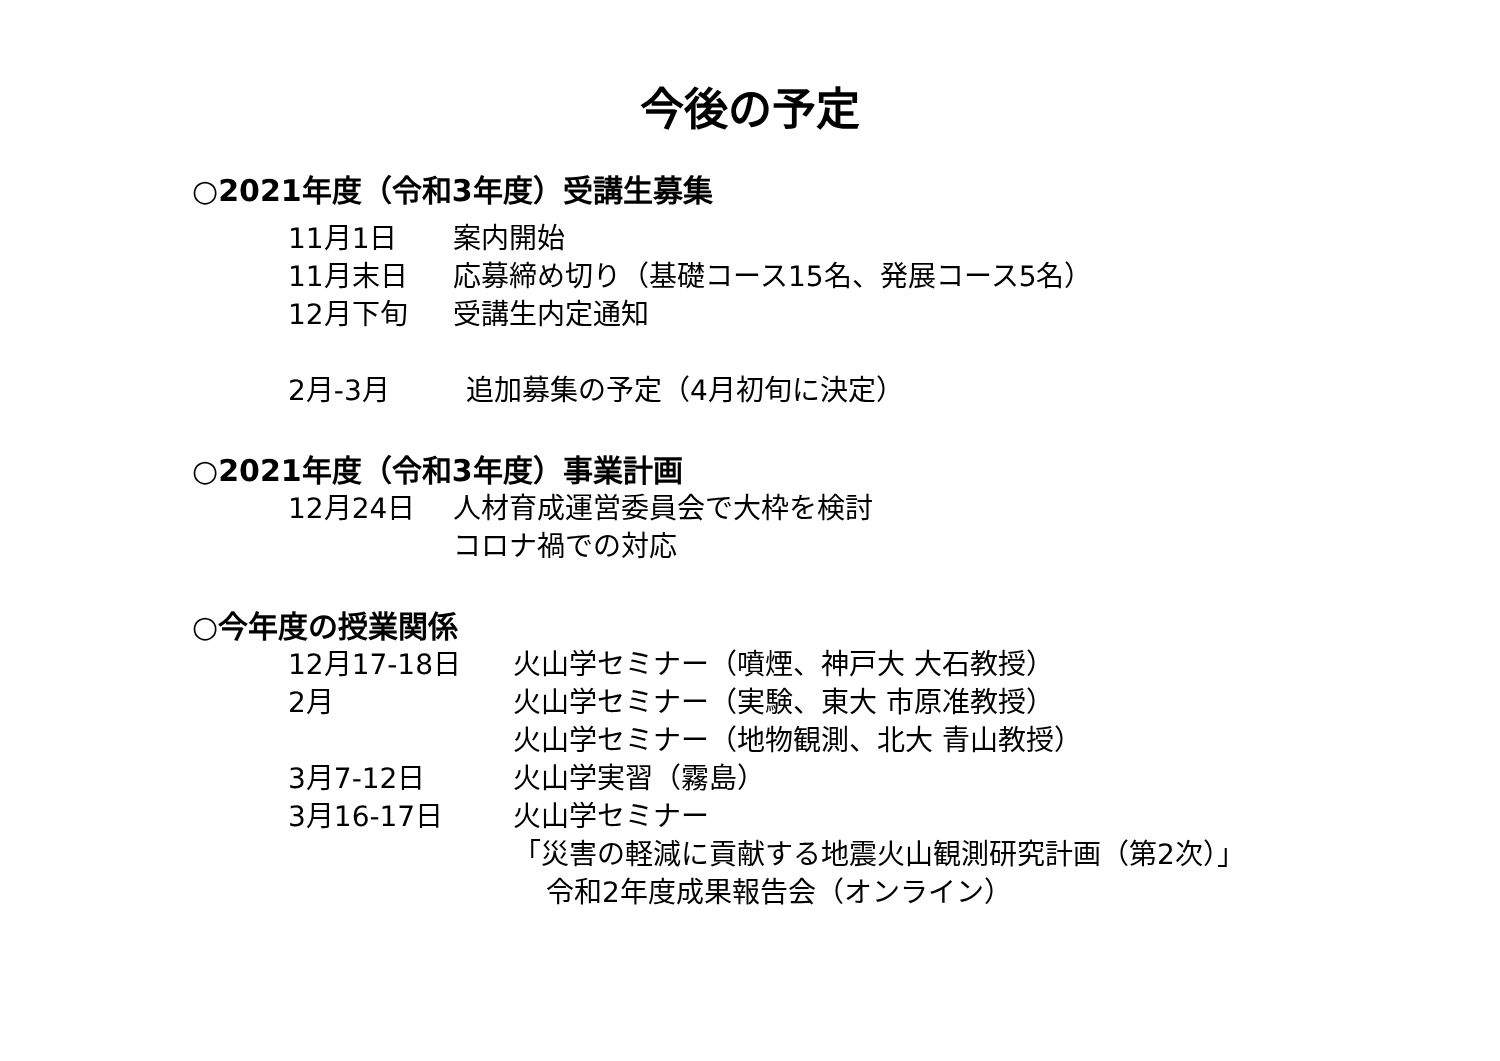今後の予定
○2021年度（令和3年度）受講生募集
11月1日 案内開始
11月末日 応募締め切り（基礎コース15名、発展コース5名）
12月下旬 受講生内定通知
2月-3月 追加募集の予定（4月初旬に決定）
○2021年度（令和3年度）事業計画
12月24日 人材育成運営委員会で大枠を検討
コロナ禍での対応
○今年度の授業関係
12月17-18日 火山学セミナー（噴煙、神戸大 大石教授）
2月 火山学セミナー（実験、東大 市原准教授）
火山学セミナー（地物観測、北大 青山教授）
3月7-12日 火山学実習（霧島）
3月16-17日 火山学セミナー
「災害の軽減に貢献する地震火山観測研究計画（第2次）」
令和2年度成果報告会（オンライン）